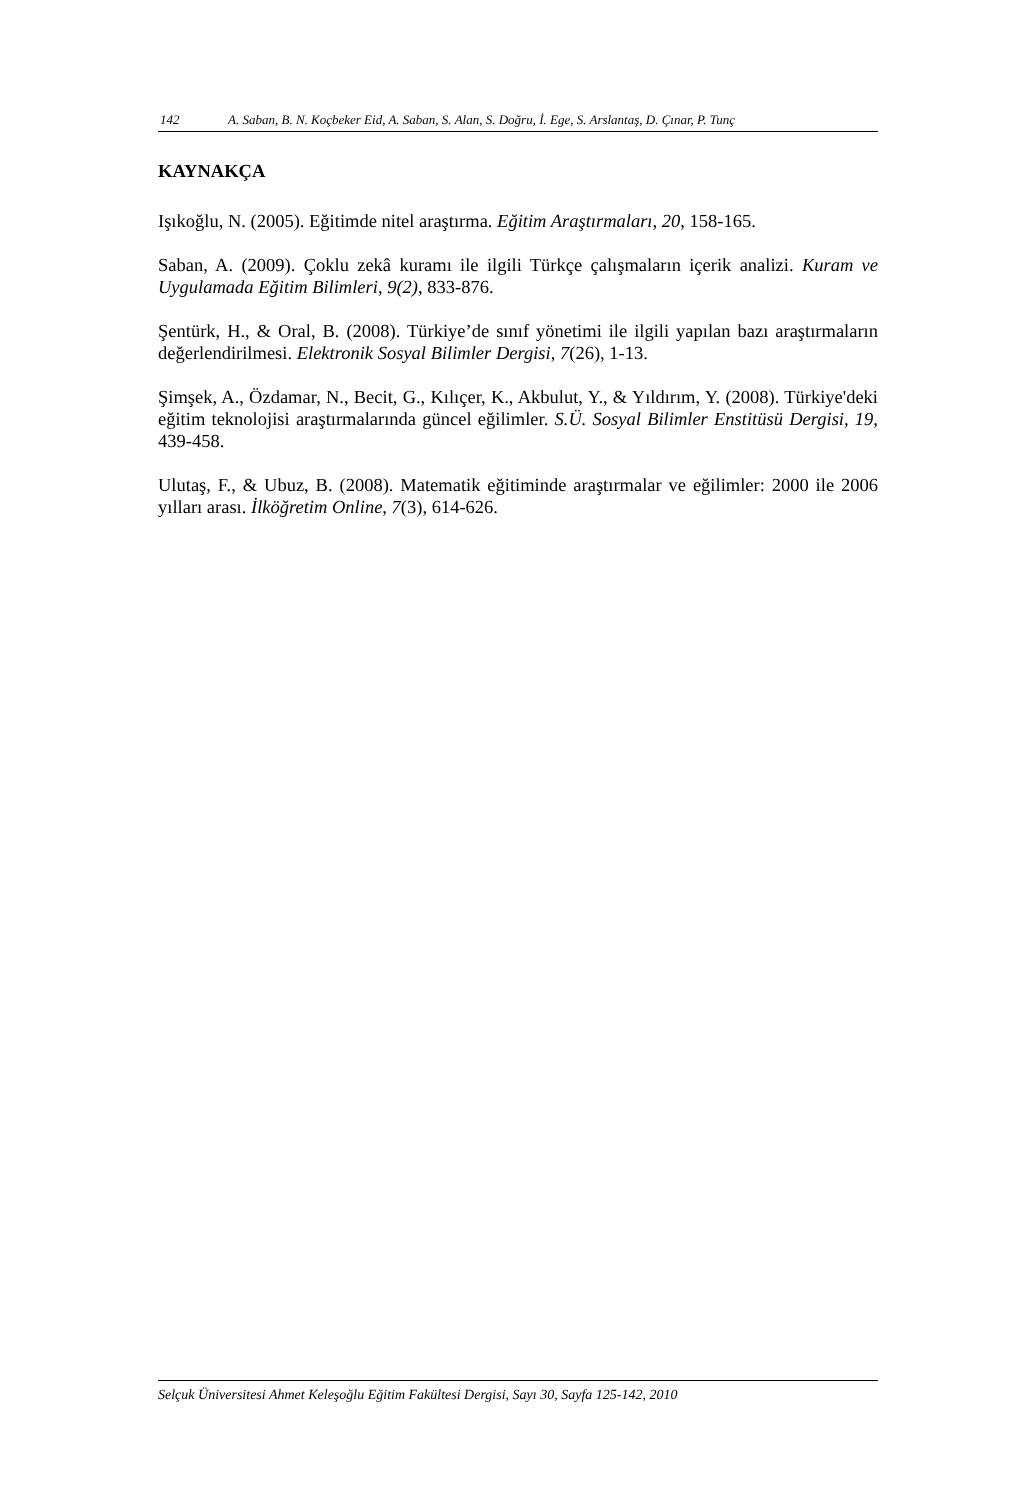142 A. Saban, B. N. Koçbeker Eid, A. Saban, S. Alan, S. Doğru, İ. Ege, S. Arslantaş, D. Çınar, P. Tunç
KAYNAKÇA
Işıkoğlu, N. (2005). Eğitimde nitel araştırma. Eğitim Araştırmaları, 20, 158-165.
Saban, A. (2009). Çoklu zekâ kuramı ile ilgili Türkçe çalışmaların içerik analizi. Kuram ve Uygulamada Eğitim Bilimleri, 9(2), 833-876.
Şentürk, H., & Oral, B. (2008). Türkiye’de sınıf yönetimi ile ilgili yapılan bazı araştırmaların değerlendirilmesi. Elektronik Sosyal Bilimler Dergisi, 7(26), 1-13.
Şimşek, A., Özdamar, N., Becit, G., Kılıçer, K., Akbulut, Y., & Yıldırım, Y. (2008). Türkiye'deki eğitim teknolojisi araştırmalarında güncel eğilimler. S.Ü. Sosyal Bilimler Enstitüsü Dergisi, 19, 439-458.
Ulutaş, F., & Ubuz, B. (2008). Matematik eğitiminde araştırmalar ve eğilimler: 2000 ile 2006 yılları arası. İlköğretim Online, 7(3), 614-626.
Selçuk Üniversitesi Ahmet Keleşoğlu Eğitim Fakültesi Dergisi, Sayı 30, Sayfa 125-142, 2010